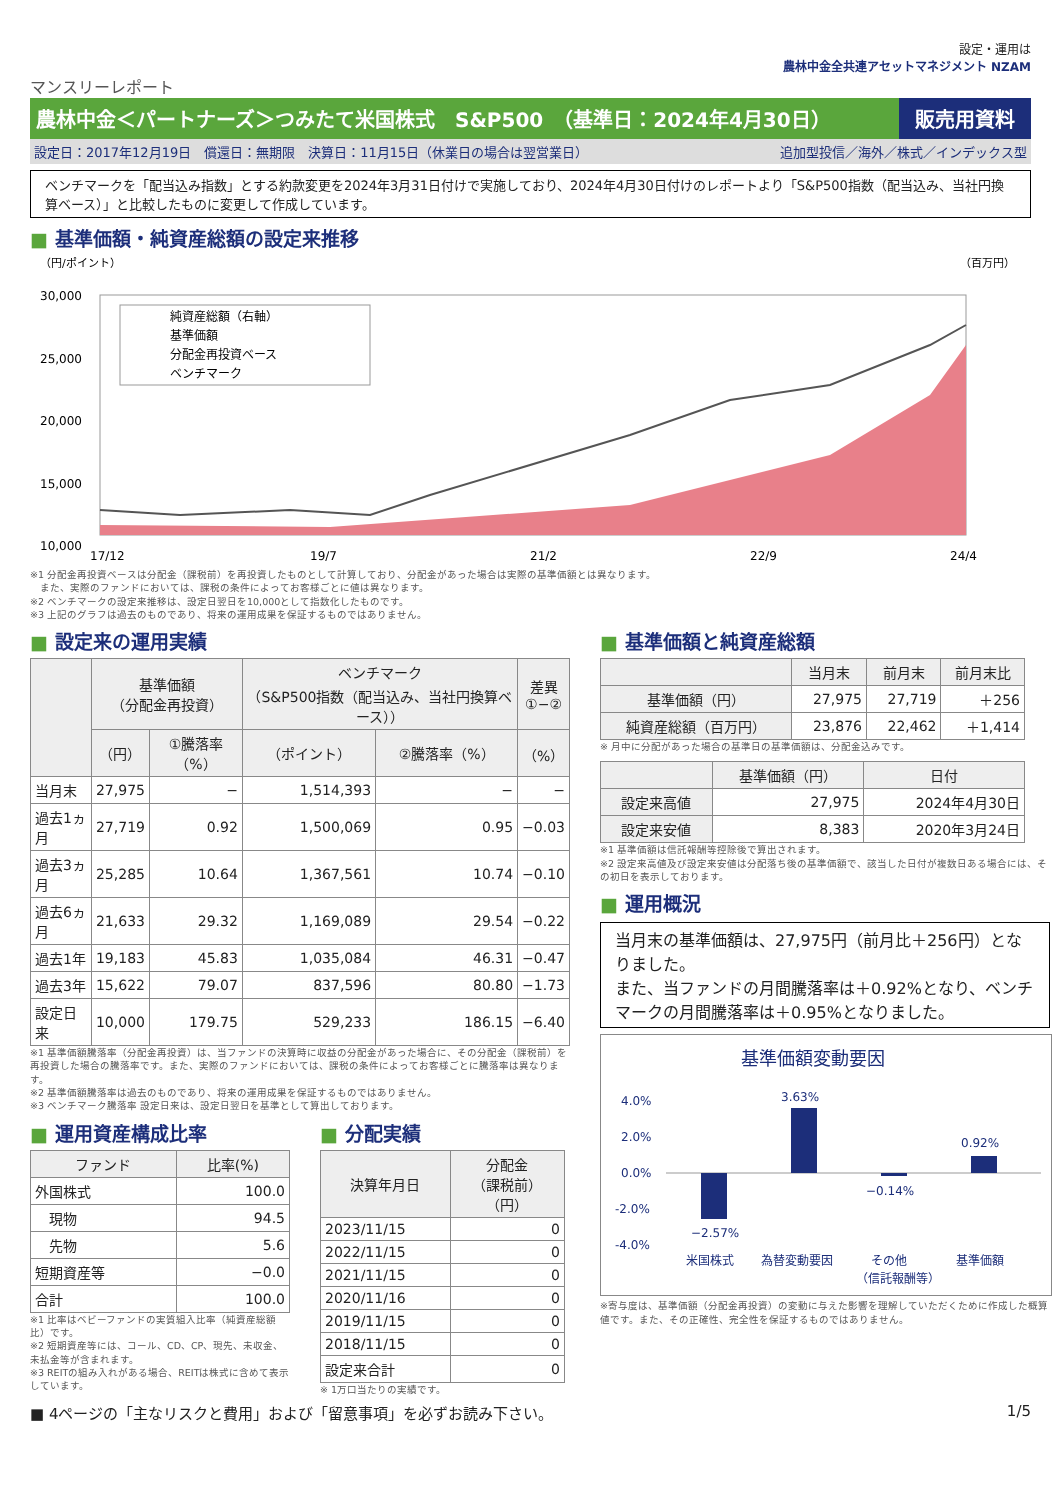設定・運用は
農林中金全共連アセットマネジメント NZAM
マンスリーレポート
農林中金＜パートナーズ＞つみたて米国株式　S&P500　（基準日：2024年4月30日）
販売用資料
設定日：2017年12月19日　償還日：無期限　決算日：11月15日（休業日の場合は翌営業日） 追加型投信／海外／株式／インデックス型
ベンチマークを「配当込み指数」とする約款変更を2024年3月31日付けで実施しており、2024年4月30日付けのレポートより「S&P500指数（配当込み、当社円換算ベース）」と比較したものに変更して作成しています。
■ 基準価額・純資産総額の設定来推移
（円/ポイント）
（百万円）
30,000
25,000
20,000
15,000
10,000
純資産総額（右軸）
基準価額
分配金再投資ベース
ベンチマーク
17/12
19/7
21/2
22/9
24/4
※1 分配金再投資ベースは分配金（課税前）を再投資したものとして計算しており、分配金があった場合は実際の基準価額とは異なります。
　また、実際のファンドにおいては、課税の条件によってお客様ごとに値は異なります。
※2 ベンチマークの設定来推移は、設定日翌日を10,000として指数化したものです。
※3 上記のグラフは過去のものであり、将来の運用成果を保証するものではありません。
■ 設定来の運用実績
| | 基準価額 （分配金再投資） | | ベンチマーク （S&P500指数（配当込み、当社円換算ベース）） | | 差異 ①−② |
| --- | --- | --- | --- | --- | --- |
| | （円） | ①騰落率（%） | （ポイント） | ②騰落率（%） | （%） |
| 当月末 | 27,975 | − | 1,514,393 | − | − |
| 過去1ヵ月 | 27,719 | 0.92 | 1,500,069 | 0.95 | −0.03 |
| 過去3ヵ月 | 25,285 | 10.64 | 1,367,561 | 10.74 | −0.10 |
| 過去6ヵ月 | 21,633 | 29.32 | 1,169,089 | 29.54 | −0.22 |
| 過去1年 | 19,183 | 45.83 | 1,035,084 | 46.31 | −0.47 |
| 過去3年 | 15,622 | 79.07 | 837,596 | 80.80 | −1.73 |
| 設定日来 | 10,000 | 179.75 | 529,233 | 186.15 | −6.40 |
※1 基準価額騰落率（分配金再投資）は、当ファンドの決算時に収益の分配金があった場合に、その分配金（課税前）を再投資した場合の騰落率です。また、実際のファンドにおいては、課税の条件によってお客様ごとに騰落率は異なります。
※2 基準価額騰落率は過去のものであり、将来の運用成果を保証するものではありません。
※3 ベンチマーク騰落率 設定日来は、設定日翌日を基準として算出しております。
■ 運用資産構成比率
| ファンド | 比率(%) |
| --- | --- |
| 外国株式 | 100.0 |
| 現物 | 94.5 |
| 先物 | 5.6 |
| 短期資産等 | −0.0 |
| 合計 | 100.0 |
※1 比率はベビーファンドの実質組入比率（純資産総額比）です。
※2 短期資産等には、コール、CD、CP、現先、未収金、未払金等が含まれます。
※3 REITの組み入れがある場合、REITは株式に含めて表示しています。
■ 分配実績
| 決算年月日 | 分配金 （課税前） （円） |
| --- | --- |
| 2023/11/15 | 0 |
| 2022/11/15 | 0 |
| 2021/11/15 | 0 |
| 2020/11/16 | 0 |
| 2019/11/15 | 0 |
| 2018/11/15 | 0 |
| 設定来合計 | 0 |
※ 1万口当たりの実績です。
■ 基準価額と純資産総額
| | 当月末 | 前月末 | 前月末比 |
| --- | --- | --- | --- |
| 基準価額（円） | 27,975 | 27,719 | ＋256 |
| 純資産総額（百万円） | 23,876 | 22,462 | ＋1,414 |
※ 月中に分配があった場合の基準日の基準価額は、分配金込みです。
| | 基準価額（円） | 日付 |
| --- | --- | --- |
| 設定来高値 | 27,975 | 2024年4月30日 |
| 設定来安値 | 8,383 | 2020年3月24日 |
※1 基準価額は信託報酬等控除後で算出されます。
※2 設定来高値及び設定来安値は分配落ち後の基準価額で、該当した日付が複数日ある場合には、その初日を表示しております。
■ 運用概況
当月末の基準価額は、27,975円（前月比＋256円）となりました。
また、当ファンドの月間騰落率は＋0.92%となり、ベンチマークの月間騰落率は＋0.95%となりました。
基準価額変動要因
4.0%
2.0%
0.0%
-2.0%
-4.0%
−2.57%
3.63%
−0.14%
0.92%
米国株式
為替変動要因
その他
（信託報酬等）
基準価額
※寄与度は、基準価額（分配金再投資）の変動に与えた影響を理解していただくために作成した概算値です。また、その正確性、完全性を保証するものではありません。
■ 4ページの「主なリスクと費用」および「留意事項」を必ずお読み下さい。 1/5